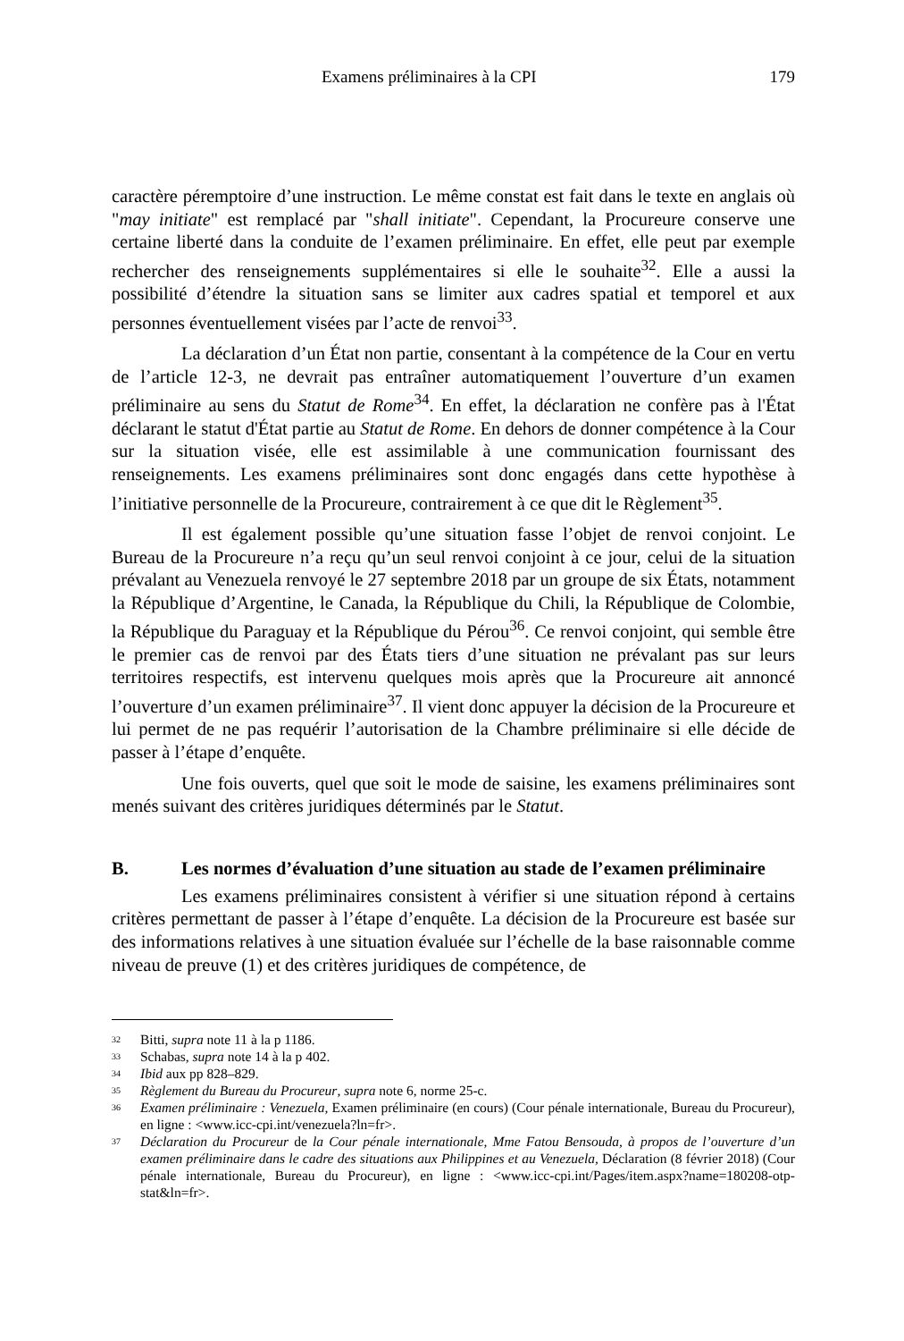Examens préliminaires à la CPI 179
caractère péremptoire d’une instruction. Le même constat est fait dans le texte en anglais où "may initiate" est remplacé par "shall initiate". Cependant, la Procureure conserve une certaine liberté dans la conduite de l’examen préliminaire. En effet, elle peut par exemple rechercher des renseignements supplémentaires si elle le souhaite<sup>32</sup>. Elle a aussi la possibilité d’étendre la situation sans se limiter aux cadres spatial et temporel et aux personnes éventuellement visées par l’acte de renvoi<sup>33</sup>.
La déclaration d’un État non partie, consentant à la compétence de la Cour en vertu de l’article 12-3, ne devrait pas entraîner automatiquement l’ouverture d’un examen préliminaire au sens du Statut de Rome<sup>34</sup>. En effet, la déclaration ne confère pas à l'État déclarant le statut d'État partie au Statut de Rome. En dehors de donner compétence à la Cour sur la situation visée, elle est assimilable à une communication fournissant des renseignements. Les examens préliminaires sont donc engagés dans cette hypothèse à l’initiative personnelle de la Procureure, contrairement à ce que dit le Règlement<sup>35</sup>.
Il est également possible qu’une situation fasse l’objet de renvoi conjoint. Le Bureau de la Procureure n’a reçu qu’un seul renvoi conjoint à ce jour, celui de la situation prévalant au Venezuela renvoyé le 27 septembre 2018 par un groupe de six États, notamment la République d’Argentine, le Canada, la République du Chili, la République de Colombie, la République du Paraguay et la République du Pérou<sup>36</sup>. Ce renvoi conjoint, qui semble être le premier cas de renvoi par des États tiers d’une situation ne prévalant pas sur leurs territoires respectifs, est intervenu quelques mois après que la Procureure ait annoncé l’ouverture d’un examen préliminaire<sup>37</sup>. Il vient donc appuyer la décision de la Procureure et lui permet de ne pas requérir l’autorisation de la Chambre préliminaire si elle décide de passer à l’étape d’enquête.
Une fois ouverts, quel que soit le mode de saisine, les examens préliminaires sont menés suivant des critères juridiques déterminés par le Statut.
B. Les normes d’évaluation d’une situation au stade de l’examen préliminaire
Les examens préliminaires consistent à vérifier si une situation répond à certains critères permettant de passer à l’étape d’enquête. La décision de la Procureure est basée sur des informations relatives à une situation évaluée sur l’échelle de la base raisonnable comme niveau de preuve (1) et des critères juridiques de compétence, de
<sup>32</sup> Bitti, supra note 11 à la p 1186.
<sup>33</sup> Schabas, supra note 14 à la p 402.
<sup>34</sup> Ibid aux pp 828–829.
<sup>35</sup> Règlement du Bureau du Procureur, supra note 6, norme 25-c.
<sup>36</sup> Examen préliminaire : Venezuela, Examen préliminaire (en cours) (Cour pénale internationale, Bureau du Procureur), en ligne : <www.icc-cpi.int/venezuela?ln=fr>.
<sup>37</sup> Déclaration du Procureur de la Cour pénale internationale, Mme Fatou Bensouda, à propos de l’ouverture d’un examen préliminaire dans le cadre des situations aux Philippines et au Venezuela, Déclaration (8 février 2018) (Cour pénale internationale, Bureau du Procureur), en ligne : <www.icc-cpi.int/Pages/item.aspx?name=180208-otp-stat&ln=fr>.